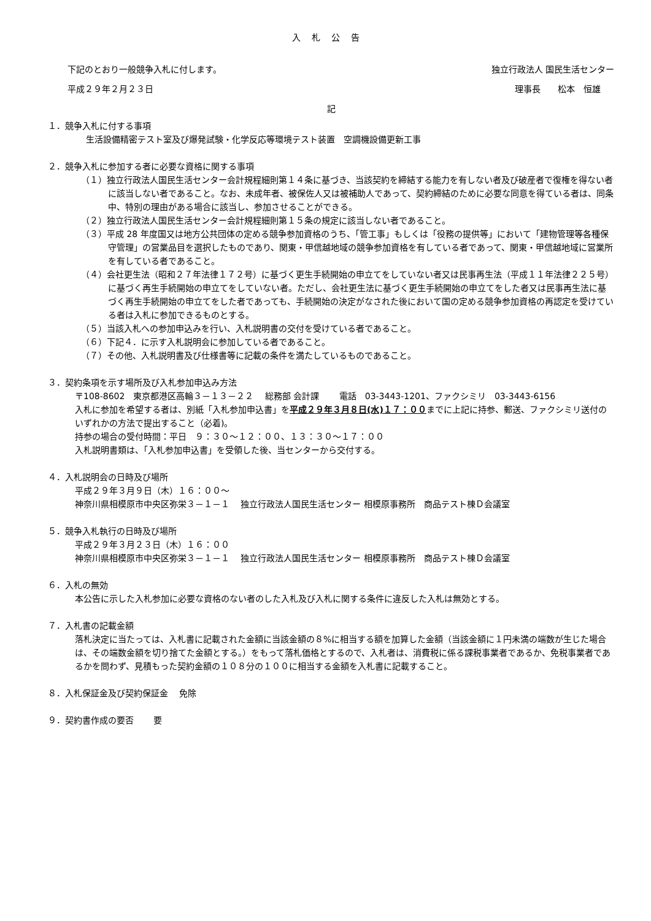入札公告
下記のとおり一般競争入札に付します。 独立行政法人 国民生活センター
平成２９年２月２３日 理事長　　松本　恒雄
記
１．競争入札に付する事項
生活設備精密テスト室及び爆発試験・化学反応等環境テスト装置　空調機設備更新工事
２．競争入札に参加する者に必要な資格に関する事項
（１）独立行政法人国民生活センター会計規程細則第１４条に基づき、当該契約を締結する能力を有しない者及び破産者で復権を得ない者に該当しない者であること。なお、未成年者、被保佐人又は被補助人であって、契約締結のために必要な同意を得ている者は、同条中、特別の理由がある場合に該当し、参加させることができる。
（２）独立行政法人国民生活センター会計規程細則第１５条の規定に該当しない者であること。
（３）平成 28 年度国又は地方公共団体の定める競争参加資格のうち、「管工事」もしくは「役務の提供等」において「建物管理等各種保守管理」の営業品目を選択したものであり、関東・甲信越地域の競争参加資格を有している者であって、関東・甲信越地域に営業所を有している者であること。
（４）会社更生法（昭和２７年法律１７２号）に基づく更生手続開始の申立てをしていない者又は民事再生法（平成１１年法律２２５号）に基づく再生手続開始の申立てをしていない者。ただし、会社更生法に基づく更生手続開始の申立てをした者又は民事再生法に基づく再生手続開始の申立てをした者であっても、手続開始の決定がなされた後において国の定める競争参加資格の再認定を受けている者は入札に参加できるものとする。
（５）当該入札への参加申込みを行い、入札説明書の交付を受けている者であること。
（６）下記４．に示す入札説明会に参加している者であること。
（７）その他、入札説明書及び仕様書等に記載の条件を満たしているものであること。
３．契約条項を示す場所及び入札参加申込み方法
〒108-8602　東京都港区高輪３－１３－２２　 総務部 会計課　　 電話　03-3443-1201、ファクシミリ　03-3443-6156
入札に参加を希望する者は、別紙「入札参加申込書」を平成２９年３月８日(水)１７：００までに上記に持参、郵送、ファクシミリ送付のいずれかの方法で提出すること（必着)。
持参の場合の受付時間：平日　９：３０～１２：００、１３：３０～１７：００
入札説明書類は、「入札参加申込書」を受領した後、当センターから交付する。
４．入札説明会の日時及び場所
平成２９年３月９日（木）１６：００～
神奈川県相模原市中央区弥栄３－１－１　 独立行政法人国民生活センター 相模原事務所　商品テスト棟Ｄ会議室
５．競争入札執行の日時及び場所
平成２９年３月２３日（木）１６：００
神奈川県相模原市中央区弥栄３－１－１　 独立行政法人国民生活センター 相模原事務所　商品テスト棟Ｄ会議室
６．入札の無効
本公告に示した入札参加に必要な資格のない者のした入札及び入札に関する条件に違反した入札は無効とする。
７．入札書の記載金額
落札決定に当たっては、入札書に記載された金額に当該金額の８%に相当する額を加算した金額（当該金額に１円未満の端数が生じた場合は、その端数金額を切り捨てた金額とする。）をもって落札価格とするので、入札者は、消費税に係る課税事業者であるか、免税事業者であるかを問わず、見積もった契約金額の１０８分の１００に相当する金額を入札書に記載すること。
８．入札保証金及び契約保証金　 免除
９．契約書作成の要否　　 要